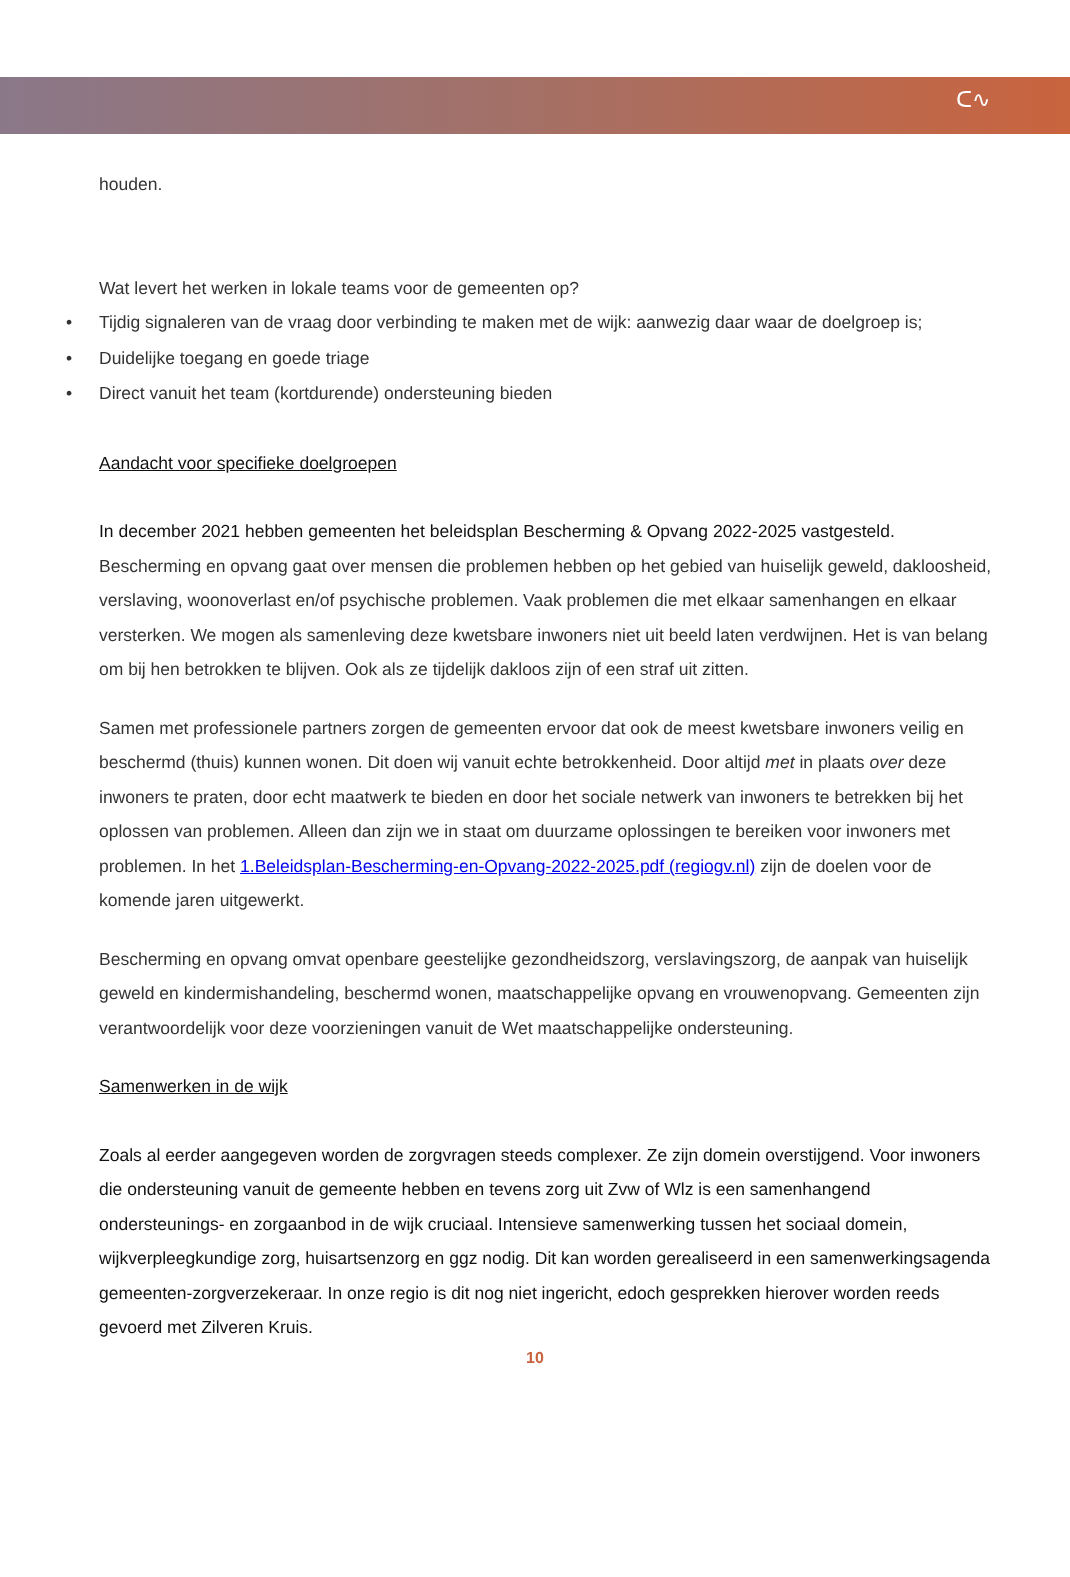ᑕ∿
houden.
Wat levert het werken in lokale teams voor de gemeenten op?
• Tijdig signaleren van de vraag door verbinding te maken met de wijk: aanwezig daar waar de doelgroep is;
• Duidelijke toegang en goede triage
• Direct vanuit het team (kortdurende) ondersteuning bieden
Aandacht voor specifieke doelgroepen
In december 2021 hebben gemeenten het beleidsplan Bescherming & Opvang 2022-2025 vastgesteld. Bescherming en opvang gaat over mensen die problemen hebben op het gebied van huiselijk geweld, dakloosheid, verslaving, woonoverlast en/of psychische problemen. Vaak problemen die met elkaar samenhangen en elkaar versterken. We mogen als samenleving deze kwetsbare inwoners niet uit beeld laten verdwijnen. Het is van belang om bij hen betrokken te blijven. Ook als ze tijdelijk dakloos zijn of een straf uit zitten.
Samen met professionele partners zorgen de gemeenten ervoor dat ook de meest kwetsbare inwoners veilig en beschermd (thuis) kunnen wonen. Dit doen wij vanuit echte betrokkenheid. Door altijd met in plaats over deze inwoners te praten, door echt maatwerk te bieden en door het sociale netwerk van inwoners te betrekken bij het oplossen van problemen. Alleen dan zijn we in staat om duurzame oplossingen te bereiken voor inwoners met problemen. In het 1.Beleidsplan-Bescherming-en-Opvang-2022-2025.pdf (regiogv.nl) zijn de doelen voor de komende jaren uitgewerkt.
Bescherming en opvang omvat openbare geestelijke gezondheidszorg, verslavingszorg, de aanpak van huiselijk geweld en kindermishandeling, beschermd wonen, maatschappelijke opvang en vrouwenopvang. Gemeenten zijn verantwoordelijk voor deze voorzieningen vanuit de Wet maatschappelijke ondersteuning.
Samenwerken in de wijk
Zoals al eerder aangegeven worden de zorgvragen steeds complexer. Ze zijn domein overstijgend. Voor inwoners die ondersteuning vanuit de gemeente hebben en tevens zorg uit Zvw of Wlz is een samenhangend ondersteunings- en zorgaanbod in de wijk cruciaal. Intensieve samenwerking tussen het sociaal domein, wijkverpleegkundige zorg, huisartsenzorg en ggz nodig. Dit kan worden gerealiseerd in een samenwerkingsagenda gemeenten-zorgverzekeraar. In onze regio is dit nog niet ingericht, edoch gesprekken hierover worden reeds gevoerd met Zilveren Kruis.
10